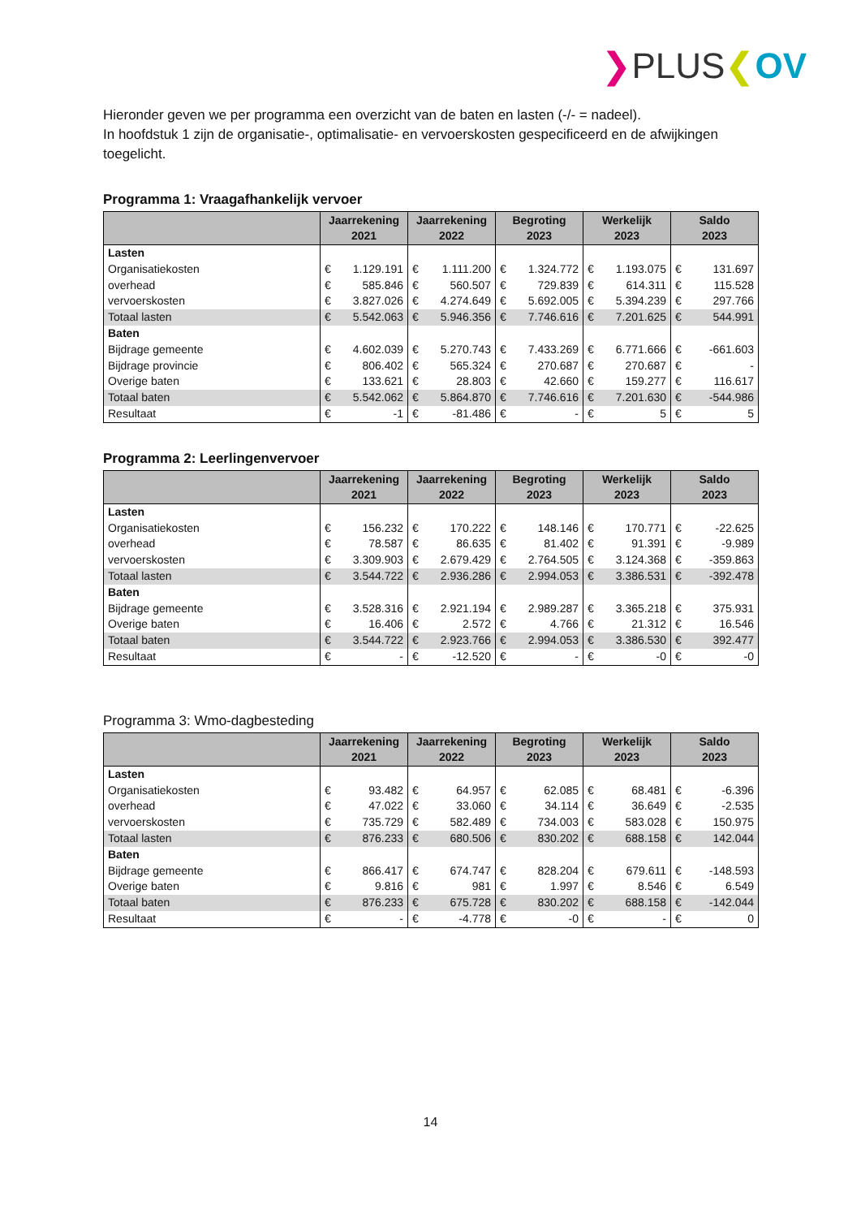❯PLUS❮OV
Hieronder geven we per programma een overzicht van de baten en lasten (-/- = nadeel).
In hoofdstuk 1 zijn de organisatie-, optimalisatie- en vervoerskosten gespecificeerd en de afwijkingen toegelicht.
Programma 1: Vraagafhankelijk vervoer
| | Jaarrekening 2021 | | Jaarrekening 2022 | | Begroting 2023 | | Werkelijk 2023 | | Saldo 2023 | |
| --- | --- | --- | --- | --- | --- | --- | --- | --- | --- | --- |
| Lasten | | | | | | | | | | |
| Organisatiekosten | € | 1.129.191 | € | 1.111.200 | € | 1.324.772 | € | 1.193.075 | € | 131.697 |
| overhead | € | 585.846 | € | 560.507 | € | 729.839 | € | 614.311 | € | 115.528 |
| vervoerskosten | € | 3.827.026 | € | 4.274.649 | € | 5.692.005 | € | 5.394.239 | € | 297.766 |
| Totaal lasten | € | 5.542.063 | € | 5.946.356 | € | 7.746.616 | € | 7.201.625 | € | 544.991 |
| Baten | | | | | | | | | | |
| Bijdrage gemeente | € | 4.602.039 | € | 5.270.743 | € | 7.433.269 | € | 6.771.666 | € | -661.603 |
| Bijdrage provincie | € | 806.402 | € | 565.324 | € | 270.687 | € | 270.687 | € | - |
| Overige baten | € | 133.621 | € | 28.803 | € | 42.660 | € | 159.277 | € | 116.617 |
| Totaal baten | € | 5.542.062 | € | 5.864.870 | € | 7.746.616 | € | 7.201.630 | € | -544.986 |
| Resultaat | € | -1 | € | -81.486 | € | - | € | 5 | € | 5 |
Programma 2: Leerlingenvervoer
| | Jaarrekening 2021 | | Jaarrekening 2022 | | Begroting 2023 | | Werkelijk 2023 | | Saldo 2023 | |
| --- | --- | --- | --- | --- | --- | --- | --- | --- | --- | --- |
| Lasten | | | | | | | | | | |
| Organisatiekosten | € | 156.232 | € | 170.222 | € | 148.146 | € | 170.771 | € | -22.625 |
| overhead | € | 78.587 | € | 86.635 | € | 81.402 | € | 91.391 | € | -9.989 |
| vervoerskosten | € | 3.309.903 | € | 2.679.429 | € | 2.764.505 | € | 3.124.368 | € | -359.863 |
| Totaal lasten | € | 3.544.722 | € | 2.936.286 | € | 2.994.053 | € | 3.386.531 | € | -392.478 |
| Baten | | | | | | | | | | |
| Bijdrage gemeente | € | 3.528.316 | € | 2.921.194 | € | 2.989.287 | € | 3.365.218 | € | 375.931 |
| Overige baten | € | 16.406 | € | 2.572 | € | 4.766 | € | 21.312 | € | 16.546 |
| Totaal baten | € | 3.544.722 | € | 2.923.766 | € | 2.994.053 | € | 3.386.530 | € | 392.477 |
| Resultaat | € | - | € | -12.520 | € | - | € | -0 | € | -0 |
Programma 3: Wmo-dagbesteding
| | Jaarrekening 2021 | | Jaarrekening 2022 | | Begroting 2023 | | Werkelijk 2023 | | Saldo 2023 | |
| --- | --- | --- | --- | --- | --- | --- | --- | --- | --- | --- |
| Lasten | | | | | | | | | | |
| Organisatiekosten | € | 93.482 | € | 64.957 | € | 62.085 | € | 68.481 | € | -6.396 |
| overhead | € | 47.022 | € | 33.060 | € | 34.114 | € | 36.649 | € | -2.535 |
| vervoerskosten | € | 735.729 | € | 582.489 | € | 734.003 | € | 583.028 | € | 150.975 |
| Totaal lasten | € | 876.233 | € | 680.506 | € | 830.202 | € | 688.158 | € | 142.044 |
| Baten | | | | | | | | | | |
| Bijdrage gemeente | € | 866.417 | € | 674.747 | € | 828.204 | € | 679.611 | € | -148.593 |
| Overige baten | € | 9.816 | € | 981 | € | 1.997 | € | 8.546 | € | 6.549 |
| Totaal baten | € | 876.233 | € | 675.728 | € | 830.202 | € | 688.158 | € | -142.044 |
| Resultaat | € | - | € | -4.778 | € | -0 | € | - | € | 0 |
14